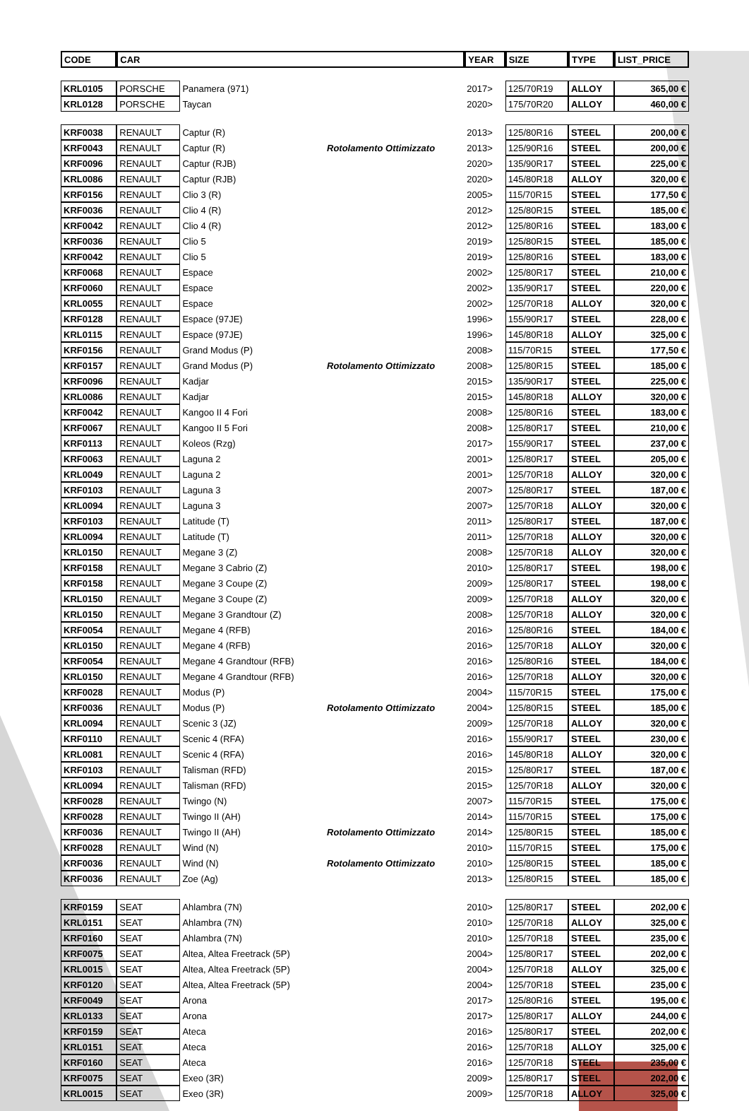| CODE | CAR | | | YEAR | SIZE | TYPE | LIST_PRICE |
| --- | --- | --- | --- | --- | --- | --- | --- |
| KRL0105 | PORSCHE | Panamera (971) | | 2017> | 125/70R19 | ALLOY | 365,00 € |
| KRL0128 | PORSCHE | Taycan | | 2020> | 175/70R20 | ALLOY | 460,00 € |
| KRF0038 | RENAULT | Captur (R) | | 2013> | 125/80R16 | STEEL | 200,00 € |
| KRF0043 | RENAULT | Captur (R) | Rotolamento Ottimizzato | 2013> | 125/90R16 | STEEL | 200,00 € |
| KRF0096 | RENAULT | Captur (RJB) | | 2020> | 135/90R17 | STEEL | 225,00 € |
| KRL0086 | RENAULT | Captur (RJB) | | 2020> | 145/80R18 | ALLOY | 320,00 € |
| KRF0156 | RENAULT | Clio 3 (R) | | 2005> | 115/70R15 | STEEL | 177,50 € |
| KRF0036 | RENAULT | Clio 4 (R) | | 2012> | 125/80R15 | STEEL | 185,00 € |
| KRF0042 | RENAULT | Clio 4 (R) | | 2012> | 125/80R16 | STEEL | 183,00 € |
| KRF0036 | RENAULT | Clio 5 | | 2019> | 125/80R15 | STEEL | 185,00 € |
| KRF0042 | RENAULT | Clio 5 | | 2019> | 125/80R16 | STEEL | 183,00 € |
| KRF0068 | RENAULT | Espace | | 2002> | 125/80R17 | STEEL | 210,00 € |
| KRF0060 | RENAULT | Espace | | 2002> | 135/90R17 | STEEL | 220,00 € |
| KRL0055 | RENAULT | Espace | | 2002> | 125/70R18 | ALLOY | 320,00 € |
| KRF0128 | RENAULT | Espace (97JE) | | 1996> | 155/90R17 | STEEL | 228,00 € |
| KRL0115 | RENAULT | Espace (97JE) | | 1996> | 145/80R18 | ALLOY | 325,00 € |
| KRF0156 | RENAULT | Grand Modus (P) | | 2008> | 115/70R15 | STEEL | 177,50 € |
| KRF0157 | RENAULT | Grand Modus (P) | Rotolamento Ottimizzato | 2008> | 125/80R15 | STEEL | 185,00 € |
| KRF0096 | RENAULT | Kadjar | | 2015> | 135/90R17 | STEEL | 225,00 € |
| KRL0086 | RENAULT | Kadjar | | 2015> | 145/80R18 | ALLOY | 320,00 € |
| KRF0042 | RENAULT | Kangoo II 4 Fori | | 2008> | 125/80R16 | STEEL | 183,00 € |
| KRF0067 | RENAULT | Kangoo II 5 Fori | | 2008> | 125/80R17 | STEEL | 210,00 € |
| KRF0113 | RENAULT | Koleos (Rzg) | | 2017> | 155/90R17 | STEEL | 237,00 € |
| KRF0063 | RENAULT | Laguna 2 | | 2001> | 125/80R17 | STEEL | 205,00 € |
| KRL0049 | RENAULT | Laguna 2 | | 2001> | 125/70R18 | ALLOY | 320,00 € |
| KRF0103 | RENAULT | Laguna 3 | | 2007> | 125/80R17 | STEEL | 187,00 € |
| KRL0094 | RENAULT | Laguna 3 | | 2007> | 125/70R18 | ALLOY | 320,00 € |
| KRF0103 | RENAULT | Latitude (T) | | 2011> | 125/80R17 | STEEL | 187,00 € |
| KRL0094 | RENAULT | Latitude (T) | | 2011> | 125/70R18 | ALLOY | 320,00 € |
| KRL0150 | RENAULT | Megane 3 (Z) | | 2008> | 125/70R18 | ALLOY | 320,00 € |
| KRF0158 | RENAULT | Megane 3 Cabrio (Z) | | 2010> | 125/80R17 | STEEL | 198,00 € |
| KRF0158 | RENAULT | Megane 3 Coupe (Z) | | 2009> | 125/80R17 | STEEL | 198,00 € |
| KRL0150 | RENAULT | Megane 3 Coupe (Z) | | 2009> | 125/70R18 | ALLOY | 320,00 € |
| KRL0150 | RENAULT | Megane 3 Grandtour (Z) | | 2008> | 125/70R18 | ALLOY | 320,00 € |
| KRF0054 | RENAULT | Megane 4 (RFB) | | 2016> | 125/80R16 | STEEL | 184,00 € |
| KRL0150 | RENAULT | Megane 4 (RFB) | | 2016> | 125/70R18 | ALLOY | 320,00 € |
| KRF0054 | RENAULT | Megane 4 Grandtour (RFB) | | 2016> | 125/80R16 | STEEL | 184,00 € |
| KRL0150 | RENAULT | Megane 4 Grandtour (RFB) | | 2016> | 125/70R18 | ALLOY | 320,00 € |
| KRF0028 | RENAULT | Modus (P) | | 2004> | 115/70R15 | STEEL | 175,00 € |
| KRF0036 | RENAULT | Modus (P) | Rotolamento Ottimizzato | 2004> | 125/80R15 | STEEL | 185,00 € |
| KRL0094 | RENAULT | Scenic 3 (JZ) | | 2009> | 125/70R18 | ALLOY | 320,00 € |
| KRF0110 | RENAULT | Scenic 4 (RFA) | | 2016> | 155/90R17 | STEEL | 230,00 € |
| KRL0081 | RENAULT | Scenic 4 (RFA) | | 2016> | 145/80R18 | ALLOY | 320,00 € |
| KRF0103 | RENAULT | Talisman (RFD) | | 2015> | 125/80R17 | STEEL | 187,00 € |
| KRL0094 | RENAULT | Talisman (RFD) | | 2015> | 125/70R18 | ALLOY | 320,00 € |
| KRF0028 | RENAULT | Twingo (N) | | 2007> | 115/70R15 | STEEL | 175,00 € |
| KRF0028 | RENAULT | Twingo II (AH) | | 2014> | 115/70R15 | STEEL | 175,00 € |
| KRF0036 | RENAULT | Twingo II (AH) | Rotolamento Ottimizzato | 2014> | 125/80R15 | STEEL | 185,00 € |
| KRF0028 | RENAULT | Wind (N) | | 2010> | 115/70R15 | STEEL | 175,00 € |
| KRF0036 | RENAULT | Wind (N) | Rotolamento Ottimizzato | 2010> | 125/80R15 | STEEL | 185,00 € |
| KRF0036 | RENAULT | Zoe (Ag) | | 2013> | 125/80R15 | STEEL | 185,00 € |
| KRF0159 | SEAT | Ahlambra (7N) | | 2010> | 125/80R17 | STEEL | 202,00 € |
| KRL0151 | SEAT | Ahlambra (7N) | | 2010> | 125/70R18 | ALLOY | 325,00 € |
| KRF0160 | SEAT | Ahlambra (7N) | | 2010> | 125/70R18 | STEEL | 235,00 € |
| KRF0075 | SEAT | Altea, Altea Freetrack (5P) | | 2004> | 125/80R17 | STEEL | 202,00 € |
| KRL0015 | SEAT | Altea, Altea Freetrack (5P) | | 2004> | 125/70R18 | ALLOY | 325,00 € |
| KRF0120 | SEAT | Altea, Altea Freetrack (5P) | | 2004> | 125/70R18 | STEEL | 235,00 € |
| KRF0049 | SEAT | Arona | | 2017> | 125/80R16 | STEEL | 195,00 € |
| KRL0133 | SEAT | Arona | | 2017> | 125/80R17 | ALLOY | 244,00 € |
| KRF0159 | SEAT | Ateca | | 2016> | 125/80R17 | STEEL | 202,00 € |
| KRL0151 | SEAT | Ateca | | 2016> | 125/70R18 | ALLOY | 325,00 € |
| KRF0160 | SEAT | Ateca | | 2016> | 125/70R18 | STEEL | 235,00 € |
| KRF0075 | SEAT | Exeo (3R) | | 2009> | 125/80R17 | STEEL | 202,00 € |
| KRL0015 | SEAT | Exeo (3R) | | 2009> | 125/70R18 | ALLOY | 325,00 € |